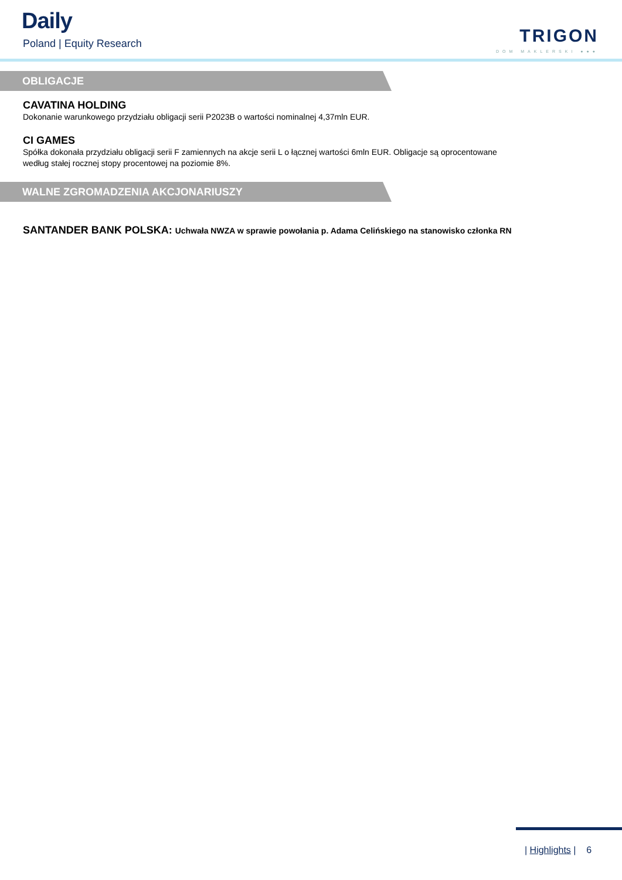Daily
Poland | Equity Research
TRIGON
DOM MAKLERSKI ●●●
OBLIGACJE
CAVATINA HOLDING
Dokonanie warunkowego przydziału obligacji serii P2023B o wartości nominalnej 4,37mln EUR.
CI GAMES
Spółka dokonała przydziału obligacji serii F zamiennych na akcje serii L o łącznej wartości 6mln EUR. Obligacje są oprocentowane według stałej rocznej stopy procentowej na poziomie 8%.
WALNE ZGROMADZENIA AKCJONARIUSZY
SANTANDER BANK POLSKA: Uchwała NWZA w sprawie powołania p. Adama Celińskiego na stanowisko członka RN
| Highlights | 6